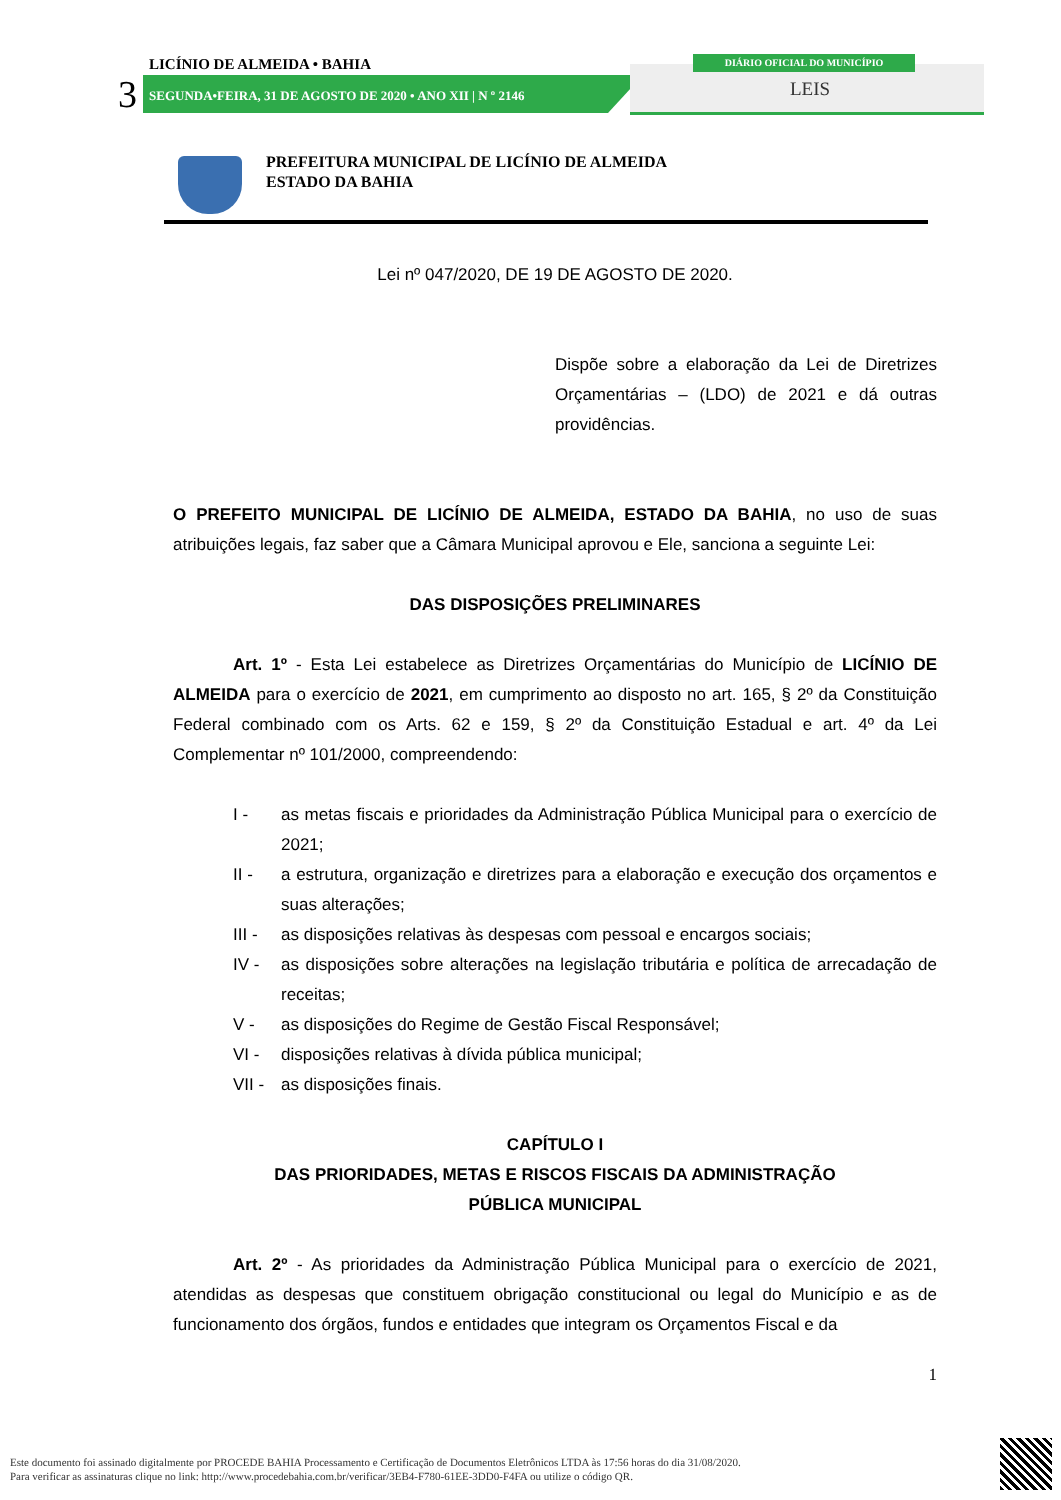LICÍNIO DE ALMEIDA • BAHIA
3
SEGUNDA•FEIRA, 31 DE AGOSTO DE 2020 • ANO XII | N º 2146
DIÁRIO OFICIAL DO MUNICÍPIO
LEIS
PREFEITURA MUNICIPAL DE LICÍNIO DE ALMEIDA
ESTADO DA BAHIA
Lei nº 047/2020, DE 19 DE AGOSTO DE 2020.
Dispõe sobre a elaboração da Lei de Diretrizes Orçamentárias – (LDO) de 2021 e dá outras providências.
O PREFEITO MUNICIPAL DE LICÍNIO DE ALMEIDA, ESTADO DA BAHIA, no uso de suas atribuições legais, faz saber que a Câmara Municipal aprovou e Ele, sanciona a seguinte Lei:
DAS DISPOSIÇÕES PRELIMINARES
Art. 1º - Esta Lei estabelece as Diretrizes Orçamentárias do Município de LICÍNIO DE ALMEIDA para o exercício de 2021, em cumprimento ao disposto no art. 165, § 2º da Constituição Federal combinado com os Arts. 62 e 159, § 2º da Constituição Estadual e art. 4º da Lei Complementar nº 101/2000, compreendendo:
I - as metas fiscais e prioridades da Administração Pública Municipal para o exercício de 2021;
II - a estrutura, organização e diretrizes para a elaboração e execução dos orçamentos e suas alterações;
III -
as disposições relativas às despesas com pessoal e encargos sociais;
IV - as disposições sobre alterações na legislação tributária e política de arrecadação de receitas;
V - as disposições do Regime de Gestão Fiscal Responsável;
VI - disposições relativas à dívida pública municipal;
VII -
as disposições finais.
CAPÍTULO I
DAS PRIORIDADES, METAS E RISCOS FISCAIS DA ADMINISTRAÇÃO
PÚBLICA MUNICIPAL
Art. 2º - As prioridades da Administração Pública Municipal para o exercício de 2021, atendidas as despesas que constituem obrigação constitucional ou legal do Município e as de funcionamento dos órgãos, fundos e entidades que integram os Orçamentos Fiscal e da
1
Este documento foi assinado digitalmente por PROCEDE BAHIA Processamento e Certificação de Documentos Eletrônicos LTDA às 17:56 horas do dia 31/08/2020.
Para verificar as assinaturas clique no link: http://www.procedebahia.com.br/verificar/3EB4-F780-61EE-3DD0-F4FA ou utilize o código QR.